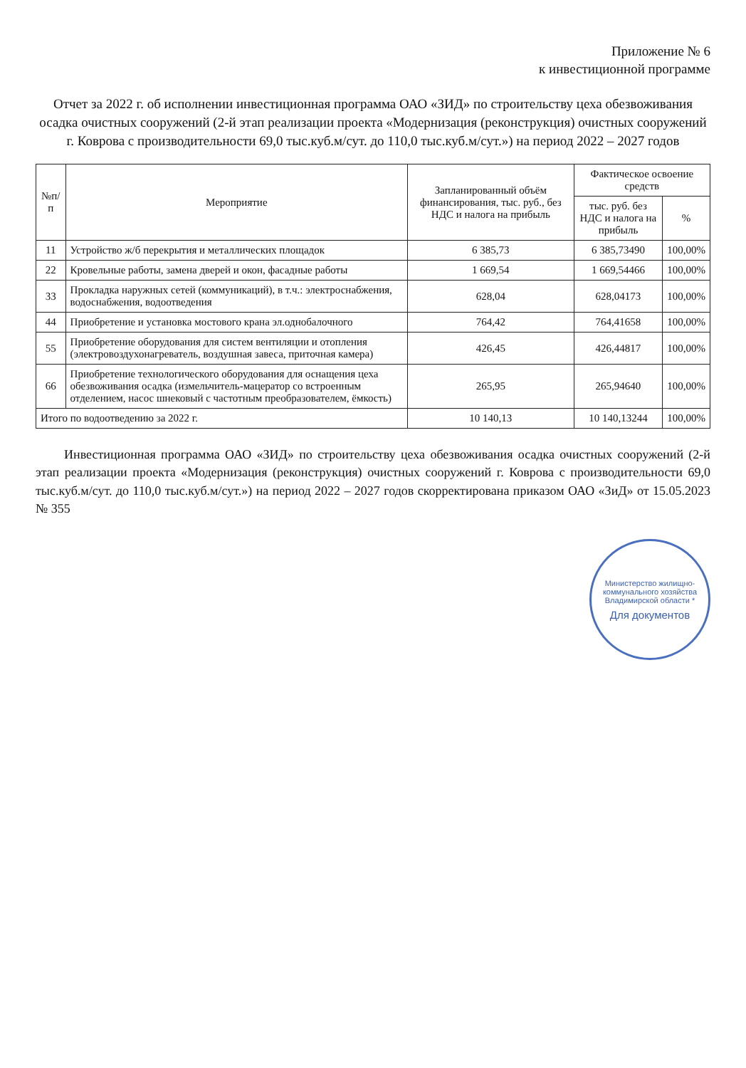Приложение № 6
к инвестиционной программе
Отчет за 2022 г. об исполнении инвестиционная программа ОАО «ЗИД» по строительству цеха обезвоживания осадка очистных сооружений (2-й этап реализации проекта «Модернизация (реконструкция) очистных сооружений г. Коврова с производительности 69,0 тыс.куб.м/сут. до 110,0 тыс.куб.м/сут.») на период 2022 – 2027 годов
| №п/п | Мероприятие | Запланированный объём финансирования, тыс. руб., без НДС и налога на прибыль | Фактическое освоение средств | |
| --- | --- | --- | --- | --- |
| | | | тыс. руб. без НДС и налога на прибыль | % |
| 11 | Устройство ж/б перекрытия и металлических площадок | 6 385,73 | 6 385,73490 | 100,00% |
| 22 | Кровельные работы, замена дверей и окон, фасадные работы | 1 669,54 | 1 669,54466 | 100,00% |
| 33 | Прокладка наружных сетей (коммуникаций), в т.ч.: электроснабжения, водоснабжения, водоотведения | 628,04 | 628,04173 | 100,00% |
| 44 | Приобретение и установка мостового крана эл.однобалочного | 764,42 | 764,41658 | 100,00% |
| 55 | Приобретение оборудования для систем вентиляции и отопления (электровоздухонагреватель, воздушная завеса, приточная камера) | 426,45 | 426,44817 | 100,00% |
| 66 | Приобретение технологического оборудования для оснащения цеха обезвоживания осадка (измельчитель-мацератор со встроенным отделением, насос шнековый с частотным преобразователем, ёмкость) | 265,95 | 265,94640 | 100,00% |
| Итого по водоотведению за 2022 г. | | 10 140,13 | 10 140,13244 | 100,00% |
Инвестиционная программа ОАО «ЗИД» по строительству цеха обезвоживания осадка очистных сооружений (2-й этап реализации проекта «Модернизация (реконструкция) очистных сооружений г. Коврова с производительности 69,0 тыс.куб.м/сут. до 110,0 тыс.куб.м/сут.») на период 2022 – 2027 годов скорректирована приказом ОАО «ЗиД» от 15.05.2023 № 355
Министерство жилищно-коммунального хозяйства Владимирской области *
Для документов